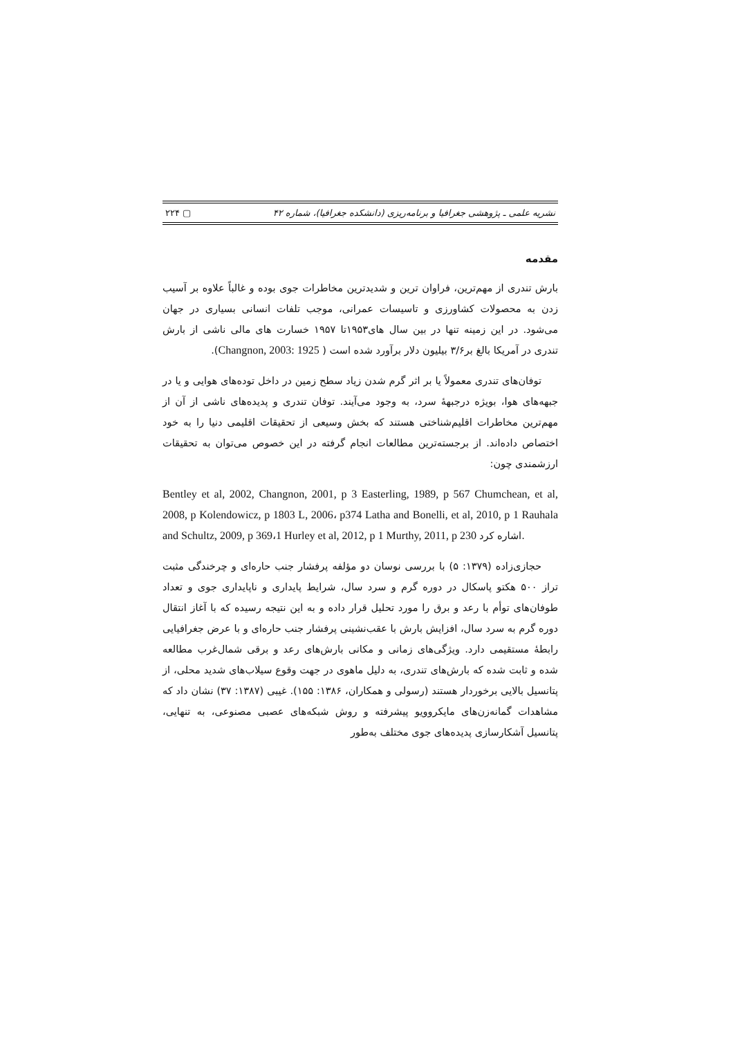نشریه علمی ـ پژوهشی جغرافیا و برنامه‌ریزی (دانشکده جغرافیا)، شماره ۴۲ ▢ ۲۲۴
مقدمه
بارش تندری از مهم‌ترین، فراوان ترین و شدیدترین مخاطرات جوی بوده و غالباً علاوه بر آسیب زدن به محصولات کشاورزی و تاسیسات عمرانی، موجب تلفات انسانی بسیاری در جهان می‌شود. در این زمینه تنها در بین سال های۱۹۵۳تا ۱۹۵۷ خسارت های مالی ناشی از بارش تندری در آمریکا بالغ بر۳/۶ بیلیون دلار برآورد شده است ( Changnon, 2003: 1925).
توفان‌های تندری معمولاً یا بر اثر گرم شدن زیاد سطح زمین در داخل توده‌های هوایی و یا در جبهه‌های هوا، بویژه درجبههٔ سرد، به وجود می‌آیند. توفان تندری و پدیده‌های ناشی از آن از مهم‌ترین مخاطرات اقلیم‌شناختی هستند که بخش وسیعی از تحقیقات اقلیمی دنیا را به خود اختصاص داده‌اند. از برجسته‌ترین مطالعات انجام گرفته در این خصوص می‌توان به تحقیقات ارزشمندی چون:
Bentley et al, 2002, Changnon, 2001, p 3 Easterling, 1989, p 567 Chumchean, et al, 2008, p Kolendowicz, p 1803 L, 2006، p374 Latha and Bonelli, et al, 2010, p 1 Rauhala and Schultz, 2009, p 369،1 Hurley et al, 2012, p 1 Murthy, 2011, p 230 اشاره کرد.
حجازی‌زاده (۱۳۷۹: ۵) با بررسی نوسان دو مؤلفه پرفشار جنب حاره‌ای و چرخندگی مثبت تراز ۵۰۰ هکتو پاسکال در دوره گرم و سرد سال، شرایط پایداری و ناپایداری جوی و تعداد طوفان‌های توأم با رعد و برق را مورد تحلیل قرار داده و به این نتیجه رسیده که با آغاز انتقال دوره گرم به سرد سال، افزایش بارش با عقب‌نشینی پرفشار جنب حاره‌ای و با عرض جغرافیایی رابطهٔ مستقیمی دارد. ویژگی‌های زمانی و مکانی بارش‌های رعد و برقی شمال‌غرب مطالعه شده و ثابت شده که بارش‌های تندری، به دلیل ماهوی در جهت وقوع سیلاب‌های شدید محلی، از پتانسیل بالایی برخوردار هستند (رسولی و همکاران، ۱۳۸۶: ۱۵۵). غیبی (۱۳۸۷: ۳۷) نشان داد که مشاهدات گمانه‌زن‌های مایکروویو پیشرفته و روش شبکه‌های عصبی مصنوعی، به تنهایی، پتانسیل آشکارسازی پدیده‌های جوی مختلف به‌طور